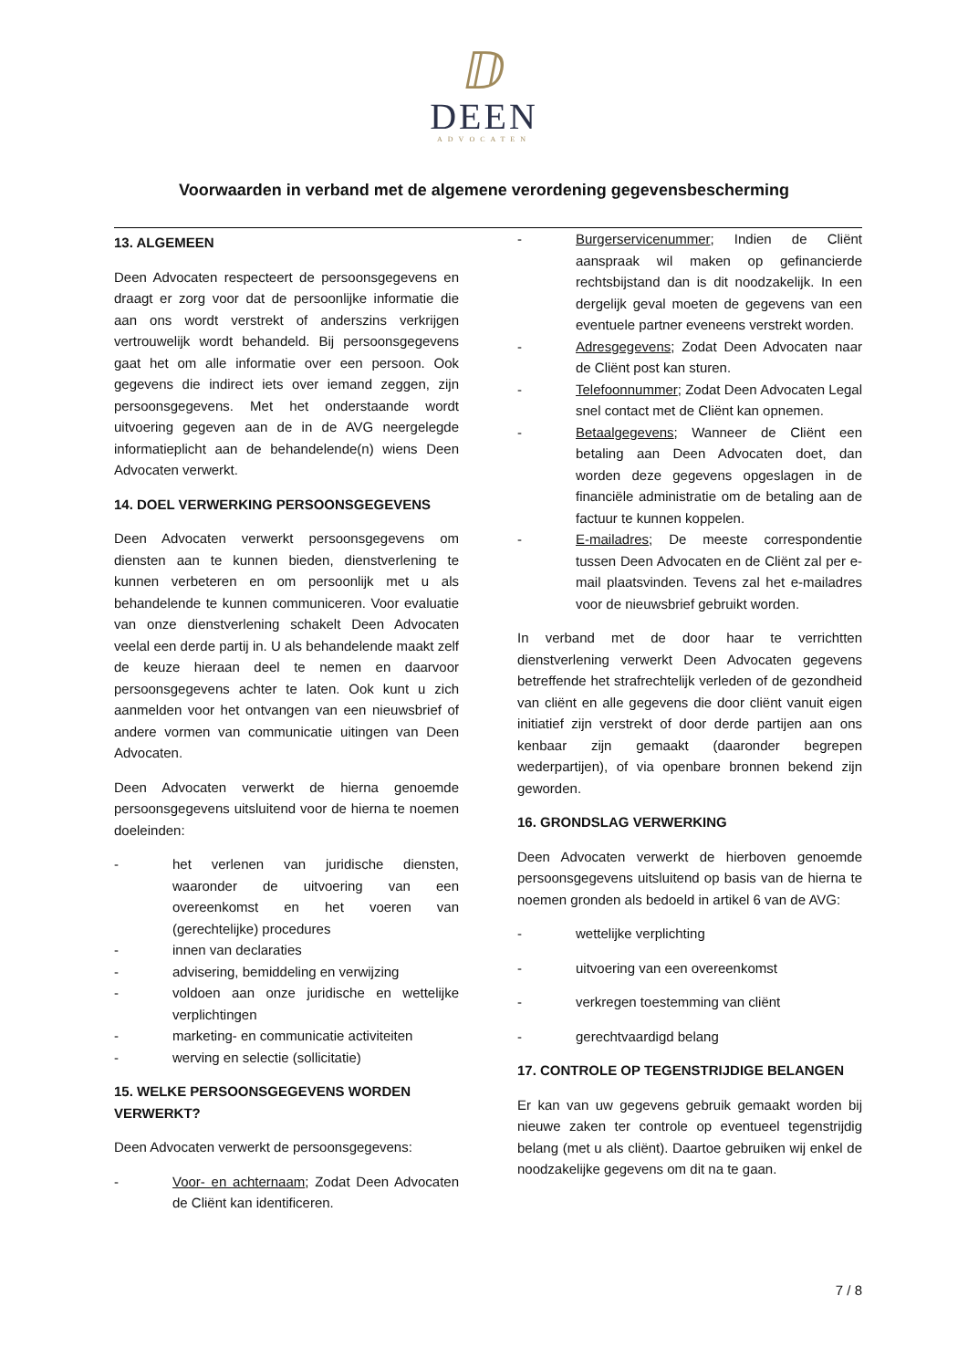ⅅ
DEEN
ADVOCATEN
Voorwaarden in verband met de algemene verordening gegevensbescherming
13. ALGEMEEN
Deen Advocaten respecteert de persoonsgegevens en draagt er zorg voor dat de persoonlijke informatie die aan ons wordt verstrekt of anderszins verkrijgen vertrouwelijk wordt behandeld. Bij persoonsgegevens gaat het om alle informatie over een persoon. Ook gegevens die indirect iets over iemand zeggen, zijn persoonsgegevens. Met het onderstaande wordt uitvoering gegeven aan de in de AVG neergelegde informatieplicht aan de behandelende(n) wiens Deen Advocaten verwerkt.
14. DOEL VERWERKING PERSOONSGEGEVENS
Deen Advocaten verwerkt persoonsgegevens om diensten aan te kunnen bieden, dienstverlening te kunnen verbeteren en om persoonlijk met u als behandelende te kunnen communiceren. Voor evaluatie van onze dienstverlening schakelt Deen Advocaten veelal een derde partij in. U als behandelende maakt zelf de keuze hieraan deel te nemen en daarvoor persoonsgegevens achter te laten. Ook kunt u zich aanmelden voor het ontvangen van een nieuwsbrief of andere vormen van communicatie uitingen van Deen Advocaten.
Deen Advocaten verwerkt de hierna genoemde persoonsgegevens uitsluitend voor de hierna te noemen doeleinden:
- het verlenen van juridische diensten, waaronder de uitvoering van een overeenkomst en het voeren van (gerechtelijke) procedures
- innen van declaraties
- advisering, bemiddeling en verwijzing
- voldoen aan onze juridische en wettelijke verplichtingen
- marketing- en communicatie activiteiten
- werving en selectie (sollicitatie)
15. WELKE PERSOONSGEGEVENS WORDEN VERWERKT?
Deen Advocaten verwerkt de persoonsgegevens:
- Voor- en achternaam; Zodat Deen Advocaten de Cliënt kan identificeren.
- Burgerservicenummer; Indien de Cliënt aanspraak wil maken op gefinancierde rechtsbijstand dan is dit noodzakelijk. In een dergelijk geval moeten de gegevens van een eventuele partner eveneens verstrekt worden.
- Adresgegevens; Zodat Deen Advocaten naar de Cliënt post kan sturen.
- Telefoonnummer; Zodat Deen Advocaten Legal snel contact met de Cliënt kan opnemen.
- Betaalgegevens; Wanneer de Cliënt een betaling aan Deen Advocaten doet, dan worden deze gegevens opgeslagen in de financiële administratie om de betaling aan de factuur te kunnen koppelen.
- E-mailadres; De meeste correspondentie tussen Deen Advocaten en de Cliënt zal per e-mail plaatsvinden. Tevens zal het e-mailadres voor de nieuwsbrief gebruikt worden.
In verband met de door haar te verrichtten dienstverlening verwerkt Deen Advocaten gegevens betreffende het strafrechtelijk verleden of de gezondheid van cliënt en alle gegevens die door cliënt vanuit eigen initiatief zijn verstrekt of door derde partijen aan ons kenbaar zijn gemaakt (daaronder begrepen wederpartijen), of via openbare bronnen bekend zijn geworden.
16. GRONDSLAG VERWERKING
Deen Advocaten verwerkt de hierboven genoemde persoonsgegevens uitsluitend op basis van de hierna te noemen gronden als bedoeld in artikel 6 van de AVG:
- wettelijke verplichting
- uitvoering van een overeenkomst
- verkregen toestemming van cliënt
- gerechtvaardigd belang
17. CONTROLE OP TEGENSTRIJDIGE BELANGEN
Er kan van uw gegevens gebruik gemaakt worden bij nieuwe zaken ter controle op eventueel tegenstrijdig belang (met u als cliënt). Daartoe gebruiken wij enkel de noodzakelijke gegevens om dit na te gaan.
7 / 8